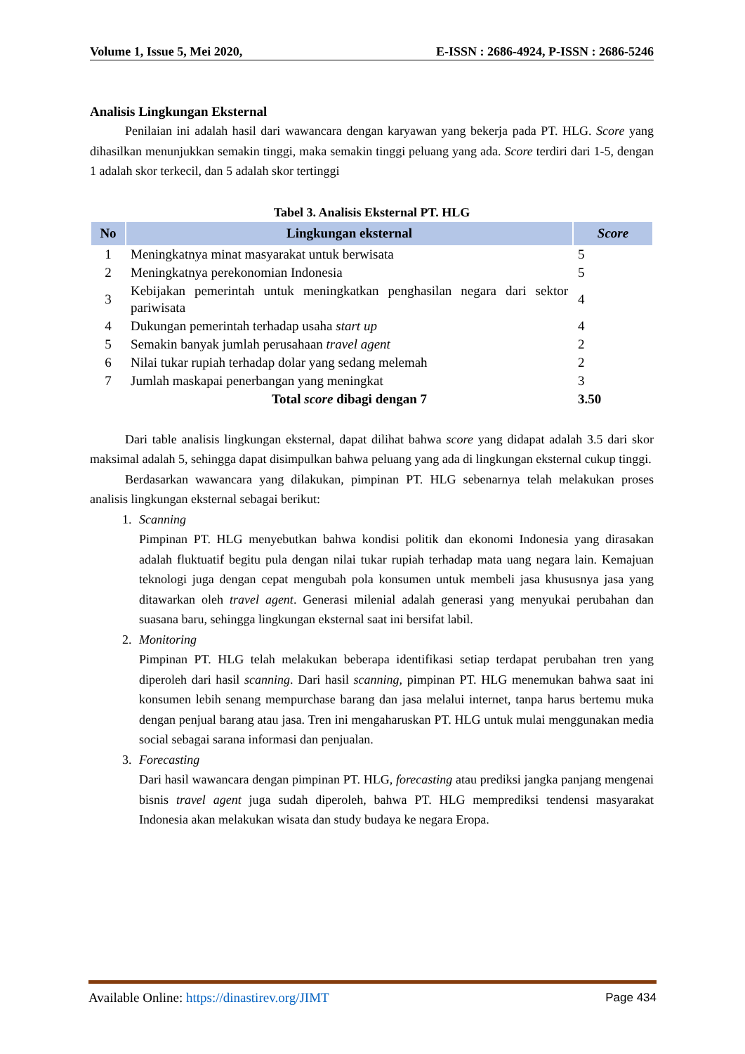Volume 1, Issue 5, Mei 2020, E-ISSN : 2686-4924, P-ISSN : 2686-5246
Analisis Lingkungan Eksternal
Penilaian ini adalah hasil dari wawancara dengan karyawan yang bekerja pada PT. HLG. Score yang dihasilkan menunjukkan semakin tinggi, maka semakin tinggi peluang yang ada. Score terdiri dari 1-5, dengan 1 adalah skor terkecil, dan 5 adalah skor tertinggi
Tabel 3. Analisis Eksternal PT. HLG
| No | Lingkungan eksternal | Score |
| --- | --- | --- |
| 1 | Meningkatnya minat masyarakat untuk berwisata | 5 |
| 2 | Meningkatnya perekonomian Indonesia | 5 |
| 3 | Kebijakan pemerintah untuk meningkatkan penghasilan negara dari sektor pariwisata | 4 |
| 4 | Dukungan pemerintah terhadap usaha start up | 4 |
| 5 | Semakin banyak jumlah perusahaan travel agent | 2 |
| 6 | Nilai tukar rupiah terhadap dolar yang sedang melemah | 2 |
| 7 | Jumlah maskapai penerbangan yang meningkat | 3 |
| | Total score dibagi dengan 7 | 3.50 |
Dari table analisis lingkungan eksternal, dapat dilihat bahwa score yang didapat adalah 3.5 dari skor maksimal adalah 5, sehingga dapat disimpulkan bahwa peluang yang ada di lingkungan eksternal cukup tinggi.
Berdasarkan wawancara yang dilakukan, pimpinan PT. HLG sebenarnya telah melakukan proses analisis lingkungan eksternal sebagai berikut:
1. Scanning
Pimpinan PT. HLG menyebutkan bahwa kondisi politik dan ekonomi Indonesia yang dirasakan adalah fluktuatif begitu pula dengan nilai tukar rupiah terhadap mata uang negara lain. Kemajuan teknologi juga dengan cepat mengubah pola konsumen untuk membeli jasa khususnya jasa yang ditawarkan oleh travel agent. Generasi milenial adalah generasi yang menyukai perubahan dan suasana baru, sehingga lingkungan eksternal saat ini bersifat labil.
2. Monitoring
Pimpinan PT. HLG telah melakukan beberapa identifikasi setiap terdapat perubahan tren yang diperoleh dari hasil scanning. Dari hasil scanning, pimpinan PT. HLG menemukan bahwa saat ini konsumen lebih senang mempurchase barang dan jasa melalui internet, tanpa harus bertemu muka dengan penjual barang atau jasa. Tren ini mengaharuskan PT. HLG untuk mulai menggunakan media social sebagai sarana informasi dan penjualan.
3. Forecasting
Dari hasil wawancara dengan pimpinan PT. HLG, forecasting atau prediksi jangka panjang mengenai bisnis travel agent juga sudah diperoleh, bahwa PT. HLG memprediksi tendensi masyarakat Indonesia akan melakukan wisata dan study budaya ke negara Eropa.
Available Online: https://dinastirev.org/JIMT Page 434